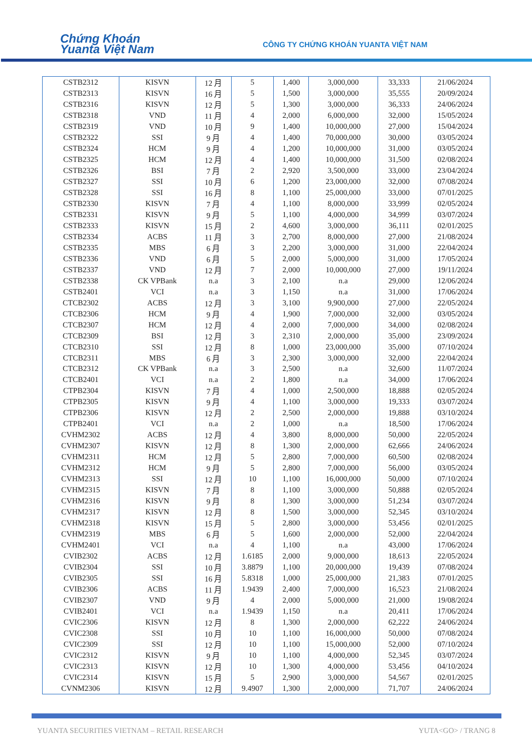Chứng Khoán
Yuanta Việt Nam
CÔNG TY CHỨNG KHOÁN YUANTA VIỆT NAM
| CSTB2312 | KISVN | 12 月 | 5 | 1,400 | 3,000,000 | 33,333 | 21/06/2024 |
| CSTB2313 | KISVN | 16 月 | 5 | 1,500 | 3,000,000 | 35,555 | 20/09/2024 |
| CSTB2316 | KISVN | 12 月 | 5 | 1,300 | 3,000,000 | 36,333 | 24/06/2024 |
| CSTB2318 | VND | 11 月 | 4 | 2,000 | 6,000,000 | 32,000 | 15/05/2024 |
| CSTB2319 | VND | 10 月 | 9 | 1,400 | 10,000,000 | 27,000 | 15/04/2024 |
| CSTB2322 | SSI | 9 月 | 4 | 1,400 | 70,000,000 | 30,000 | 03/05/2024 |
| CSTB2324 | HCM | 9 月 | 4 | 1,200 | 10,000,000 | 31,000 | 03/05/2024 |
| CSTB2325 | HCM | 12 月 | 4 | 1,400 | 10,000,000 | 31,500 | 02/08/2024 |
| CSTB2326 | BSI | 7 月 | 2 | 2,920 | 3,500,000 | 33,000 | 23/04/2024 |
| CSTB2327 | SSI | 10 月 | 6 | 1,200 | 23,000,000 | 32,000 | 07/08/2024 |
| CSTB2328 | SSI | 16 月 | 8 | 1,100 | 25,000,000 | 33,000 | 07/01/2025 |
| CSTB2330 | KISVN | 7 月 | 4 | 1,100 | 8,000,000 | 33,999 | 02/05/2024 |
| CSTB2331 | KISVN | 9 月 | 5 | 1,100 | 4,000,000 | 34,999 | 03/07/2024 |
| CSTB2333 | KISVN | 15 月 | 2 | 4,600 | 3,000,000 | 36,111 | 02/01/2025 |
| CSTB2334 | ACBS | 11 月 | 3 | 2,700 | 8,000,000 | 27,000 | 21/08/2024 |
| CSTB2335 | MBS | 6 月 | 3 | 2,200 | 3,000,000 | 31,000 | 22/04/2024 |
| CSTB2336 | VND | 6 月 | 5 | 2,000 | 5,000,000 | 31,000 | 17/05/2024 |
| CSTB2337 | VND | 12 月 | 7 | 2,000 | 10,000,000 | 27,000 | 19/11/2024 |
| CSTB2338 | CK VPBank | n.a | 3 | 2,100 | n.a | 29,000 | 12/06/2024 |
| CSTB2401 | VCI | n.a | 3 | 1,150 | n.a | 31,000 | 17/06/2024 |
| CTCB2302 | ACBS | 12 月 | 3 | 3,100 | 9,900,000 | 27,000 | 22/05/2024 |
| CTCB2306 | HCM | 9 月 | 4 | 1,900 | 7,000,000 | 32,000 | 03/05/2024 |
| CTCB2307 | HCM | 12 月 | 4 | 2,000 | 7,000,000 | 34,000 | 02/08/2024 |
| CTCB2309 | BSI | 12 月 | 3 | 2,310 | 2,000,000 | 35,000 | 23/09/2024 |
| CTCB2310 | SSI | 12 月 | 8 | 1,000 | 23,000,000 | 35,000 | 07/10/2024 |
| CTCB2311 | MBS | 6 月 | 3 | 2,300 | 3,000,000 | 32,000 | 22/04/2024 |
| CTCB2312 | CK VPBank | n.a | 3 | 2,500 | n.a | 32,600 | 11/07/2024 |
| CTCB2401 | VCI | n.a | 2 | 1,800 | n.a | 34,000 | 17/06/2024 |
| CTPB2304 | KISVN | 7 月 | 4 | 1,000 | 2,500,000 | 18,888 | 02/05/2024 |
| CTPB2305 | KISVN | 9 月 | 4 | 1,100 | 3,000,000 | 19,333 | 03/07/2024 |
| CTPB2306 | KISVN | 12 月 | 2 | 2,500 | 2,000,000 | 19,888 | 03/10/2024 |
| CTPB2401 | VCI | n.a | 2 | 1,000 | n.a | 18,500 | 17/06/2024 |
| CVHM2302 | ACBS | 12 月 | 4 | 3,800 | 8,000,000 | 50,000 | 22/05/2024 |
| CVHM2307 | KISVN | 12 月 | 8 | 1,300 | 2,000,000 | 62,666 | 24/06/2024 |
| CVHM2311 | HCM | 12 月 | 5 | 2,800 | 7,000,000 | 60,500 | 02/08/2024 |
| CVHM2312 | HCM | 9 月 | 5 | 2,800 | 7,000,000 | 56,000 | 03/05/2024 |
| CVHM2313 | SSI | 12 月 | 10 | 1,100 | 16,000,000 | 50,000 | 07/10/2024 |
| CVHM2315 | KISVN | 7 月 | 8 | 1,100 | 3,000,000 | 50,888 | 02/05/2024 |
| CVHM2316 | KISVN | 9 月 | 8 | 1,300 | 3,000,000 | 51,234 | 03/07/2024 |
| CVHM2317 | KISVN | 12 月 | 8 | 1,500 | 3,000,000 | 52,345 | 03/10/2024 |
| CVHM2318 | KISVN | 15 月 | 5 | 2,800 | 3,000,000 | 53,456 | 02/01/2025 |
| CVHM2319 | MBS | 6 月 | 5 | 1,600 | 2,000,000 | 52,000 | 22/04/2024 |
| CVHM2401 | VCI | n.a | 4 | 1,100 | n.a | 43,000 | 17/06/2024 |
| CVIB2302 | ACBS | 12 月 | 1.6185 | 2,000 | 9,000,000 | 18,613 | 22/05/2024 |
| CVIB2304 | SSI | 10 月 | 3.8879 | 1,100 | 20,000,000 | 19,439 | 07/08/2024 |
| CVIB2305 | SSI | 16 月 | 5.8318 | 1,000 | 25,000,000 | 21,383 | 07/01/2025 |
| CVIB2306 | ACBS | 11 月 | 1.9439 | 2,400 | 7,000,000 | 16,523 | 21/08/2024 |
| CVIB2307 | VND | 9 月 | 4 | 2,000 | 5,000,000 | 21,000 | 19/08/2024 |
| CVIB2401 | VCI | n.a | 1.9439 | 1,150 | n.a | 20,411 | 17/06/2024 |
| CVIC2306 | KISVN | 12 月 | 8 | 1,300 | 2,000,000 | 62,222 | 24/06/2024 |
| CVIC2308 | SSI | 10 月 | 10 | 1,100 | 16,000,000 | 50,000 | 07/08/2024 |
| CVIC2309 | SSI | 12 月 | 10 | 1,100 | 15,000,000 | 52,000 | 07/10/2024 |
| CVIC2312 | KISVN | 9 月 | 10 | 1,100 | 4,000,000 | 52,345 | 03/07/2024 |
| CVIC2313 | KISVN | 12 月 | 10 | 1,300 | 4,000,000 | 53,456 | 04/10/2024 |
| CVIC2314 | KISVN | 15 月 | 5 | 2,900 | 3,000,000 | 54,567 | 02/01/2025 |
| CVNM2306 | KISVN | 12 月 | 9.4907 | 1,300 | 2,000,000 | 71,707 | 24/06/2024 |
YUANTA SECURITIES VIETNAM – RETAIL RESEARCH YUTA<GO> / TRANG 8